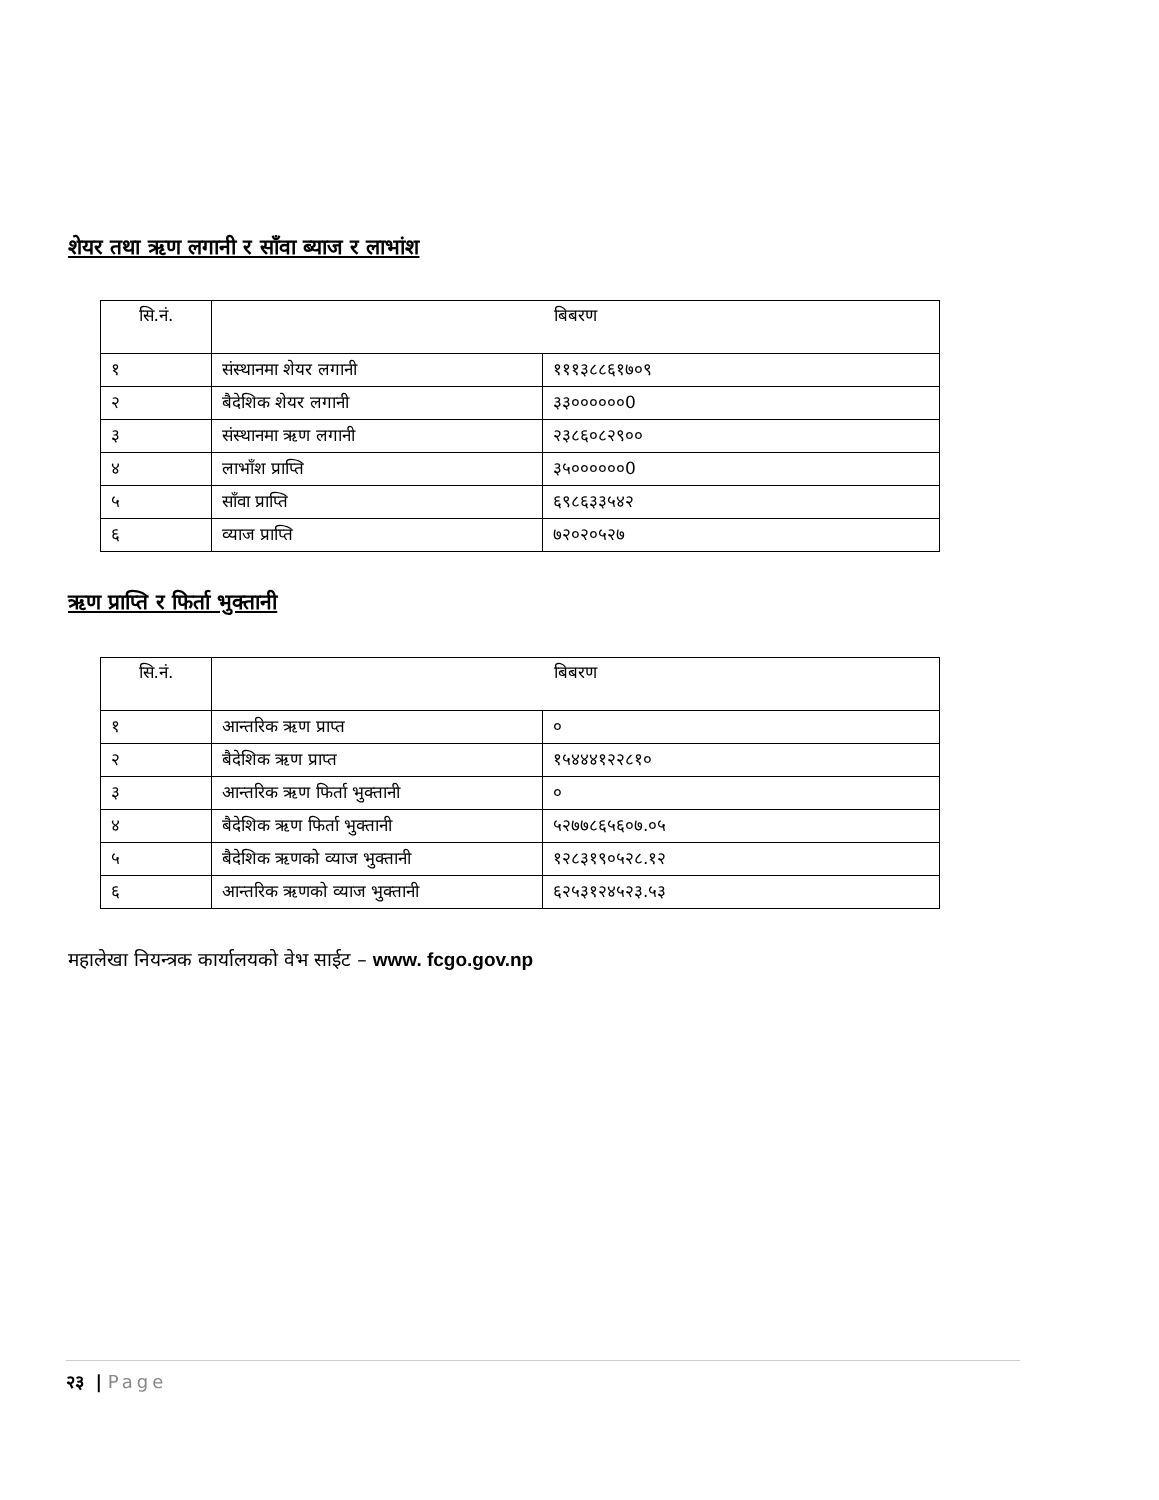शेयर तथा ऋण लगानी र साँवा ब्याज र लाभांश
| सि.नं. | बिबरण | |
| --- | --- | --- |
| १ | संस्थानमा शेयर लगानी | १११३८८६१७०९ |
| २ | बैदेशिक शेयर लगानी | ३३००००००0 |
| ३ | संस्थानमा ऋण लगानी | २३८६०८२९०० |
| ४ | लाभाँश प्राप्ति | ३५००००००0 |
| ५ | साँवा प्राप्ति | ६९८६३३५४२ |
| ६ | व्याज प्राप्ति | ७२०२०५२७ |
ऋण प्राप्ति र फिर्ता भुक्तानी
| सि.नं. | बिबरण | |
| --- | --- | --- |
| १ | आन्तरिक ऋण प्राप्त | ० |
| २ | बैदेशिक ऋण प्राप्त | १५४४४१२२८१० |
| ३ | आन्तरिक ऋण फिर्ता भुक्तानी | ० |
| ४ | बैदेशिक ऋण फिर्ता भुक्तानी | ५२७७८६५६०७.०५ |
| ५ | बैदेशिक ऋणको व्याज भुक्तानी | १२८३१९०५२८.१२ |
| ६ | आन्तरिक ऋणको व्याज भुक्तानी | ६२५३१२४५२३.५३ |
महालेखा नियन्त्रक कार्यालयको वेभ साईट – www. fcgo.gov.np
२३ | Page